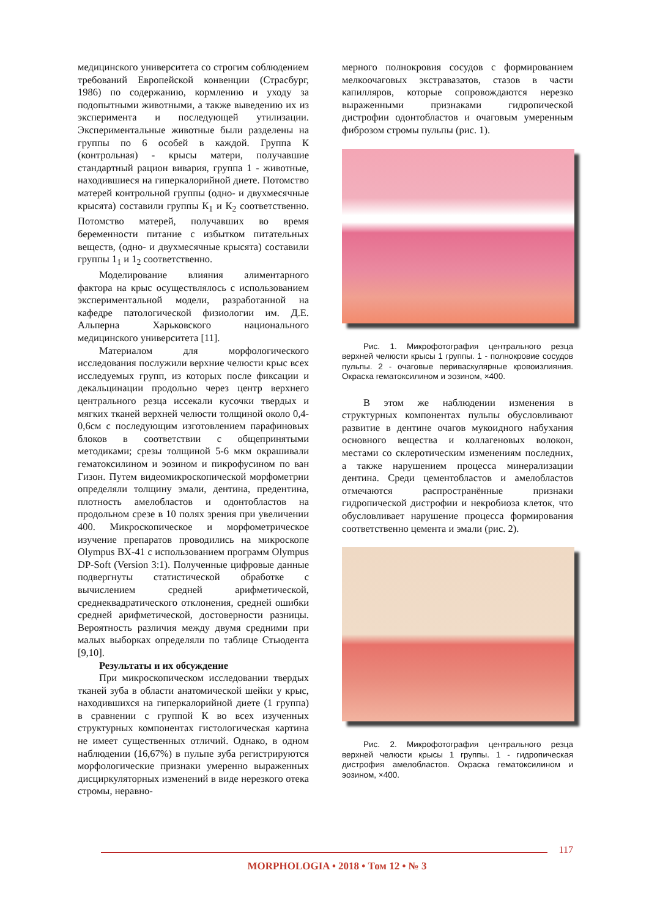медицинского университета со строгим соблюдением требований Европейской конвенции (Страсбург, 1986) по содержанию, кормлению и уходу за подопытными животными, а также выведению их из эксперимента и последующей утилизации. Экспериментальные животные были разделены на группы по 6 особей в каждой. Группа К (контрольная) - крысы матери, получавшие стандартный рацион вивария, группа 1 - животные, находившиеся на гиперкалорийной диете. Потомство матерей контрольной группы (одно- и двухмесячные крысята) составили группы К<sub>1</sub> и К<sub>2</sub> соответственно. Потомство матерей, получавших во время беременности питание с избытком питательных веществ, (одно- и двухмесячные крысята) составили группы 1<sub>1</sub> и 1<sub>2</sub> соответственно.
Моделирование влияния алиментарного фактора на крыс осуществлялось с использованием экспериментальной модели, разработанной на кафедре патологической физиологии им. Д.Е. Альперна Харьковского национального медицинского университета [11].
Материалом для морфологического исследования послужили верхние челюсти крыс всех исследуемых групп, из которых после фиксации и декальцинации продольно через центр верхнего центрального резца иссекали кусочки твердых и мягких тканей верхней челюсти толщиной около 0,4-0,6см с последующим изготовлением парафиновых блоков в соответствии с общепринятыми методиками; срезы толщиной 5-6 мкм окрашивали гематоксилином и эозином и пикрофусином по ван Гизон. Путем видеомикроскопической морфометрии определяли толщину эмали, дентина, предентина, плотность амелобластов и одонтобластов на продольном срезе в 10 полях зрения при увеличении 400. Микроскопическое и морфометрическое изучение препаратов проводились на микроскопе Olympus BX-41 с использованием программ Olympus DP-Soft (Version 3:1). Полученные цифровые данные подвергнуты статистической обработке с вычислением средней арифметической, среднеквадратического отклонения, средней ошибки средней арифметической, достоверности разницы. Вероятность различия между двумя средними при малых выборках определяли по таблице Стьюдента [9,10].
Результаты и их обсуждение
При микроскопическом исследовании твердых тканей зуба в области анатомической шейки у крыс, находившихся на гиперкалорийной диете (1 группа) в сравнении с группой К во всех изученных структурных компонентах гистологическая картина не имеет существенных отличий. Однако, в одном наблюдении (16,67%) в пульпе зуба регистрируются морфологические признаки умеренно выраженных дисциркуляторных изменений в виде нерезкого отека стромы, неравно-
мерного полнокровия сосудов с формированием мелкоочаговых экстравазатов, стазов в части капилляров, которые сопровождаются нерезко выраженными признаками гидропической дистрофии одонтобластов и очаговым умеренным фиброзом стромы пульпы (рис. 1).
Рис. 1. Микрофотография центрального резца верхней челюсти крысы 1 группы. 1 - полнокровие сосудов пульпы. 2 - очаговые периваскулярные кровоизлияния. Окраска гематоксилином и эозином, ×400.
В этом же наблюдении изменения в структурных компонентах пульпы обусловливают развитие в дентине очагов мукоидного набухания основного вещества и коллагеновых волокон, местами со склеротическим изменениям последних, а также нарушением процесса минерализации дентина. Среди цементобластов и амелобластов отмечаются распространённые признаки гидропической дистрофии и некробиоза клеток, что обусловливает нарушение процесса формирования соответственно цемента и эмали (рис. 2).
Рис. 2. Микрофотография центрального резца верхней челюсти крысы 1 группы. 1 - гидропическая дистрофия амелобластов. Окраска гематоксилином и эозином, ×400.
117
MORPHOLOGIA • 2018 • Том 12 • № 3